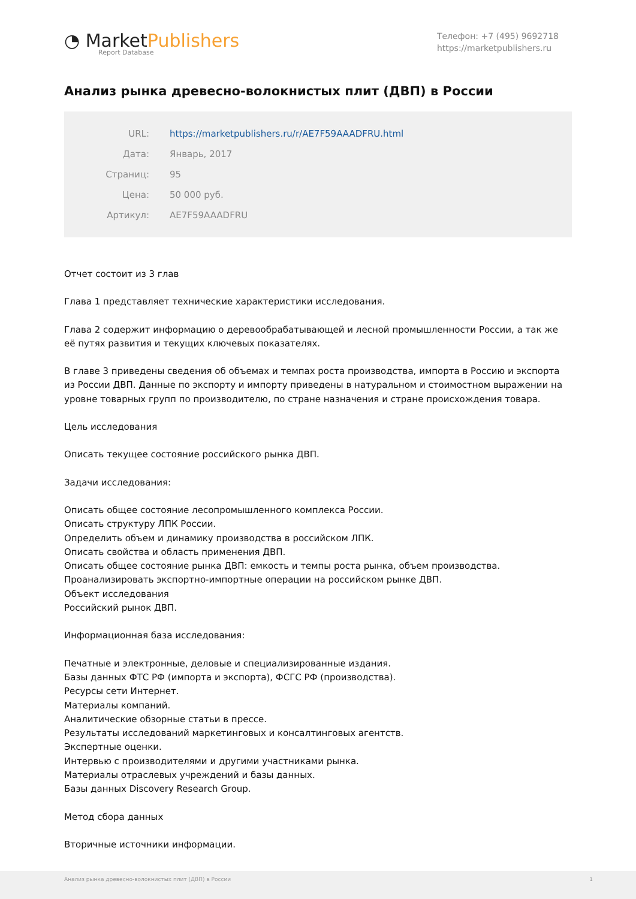◔ MarketPublishers
Report Database
Телефон: +7 (495) 9692718
https://marketpublishers.ru
Анализ рынка древесно-волокнистых плит (ДВП) в России
| URL: | https://marketpublishers.ru/r/AE7F59AAADFRU.html |
| Дата: | Январь, 2017 |
| Страниц: | 95 |
| Цена: | 50 000 руб. |
| Артикул: | AE7F59AAADFRU |
Отчет состоит из 3 глав
Глава 1 представляет технические характеристики исследования.
Глава 2 содержит информацию о деревообрабатывающей и лесной промышленности России, а так же её путях развития и текущих ключевых показателях.
В главе 3 приведены сведения об объемах и темпах роста производства, импорта в Россию и экспорта из России ДВП. Данные по экспорту и импорту приведены в натуральном и стоимостном выражении на уровне товарных групп по производителю, по стране назначения и стране происхождения товара.
Цель исследования
Описать текущее состояние российского рынка ДВП.
Задачи исследования:
Описать общее состояние лесопромышленного комплекса России.
Описать структуру ЛПК России.
Определить объем и динамику производства в российском ЛПК.
Описать свойства и область применения ДВП.
Описать общее состояние рынка ДВП: емкость и темпы роста рынка, объем производства.
Проанализировать экспортно-импортные операции на российском рынке ДВП.
Объект исследования
Российский рынок ДВП.
Информационная база исследования:
Печатные и электронные, деловые и специализированные издания.
Базы данных ФТС РФ (импорта и экспорта), ФСГС РФ (производства).
Ресурсы сети Интернет.
Материалы компаний.
Аналитические обзорные статьи в прессе.
Результаты исследований маркетинговых и консалтинговых агентств.
Экспертные оценки.
Интервью с производителями и другими участниками рынка.
Материалы отраслевых учреждений и базы данных.
Базы данных Discovery Research Group.
Метод сбора данных
Вторичные источники информации.
Анализ рынка древесно-волокнистых плит (ДВП) в России
1